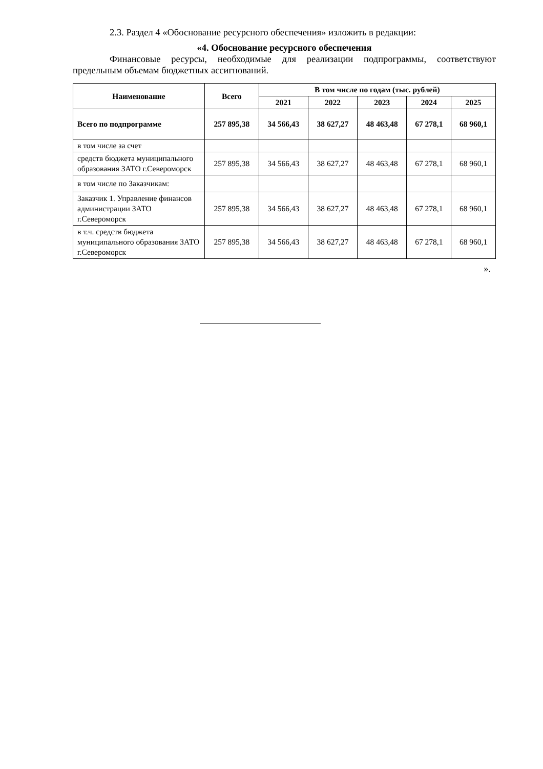2.3. Раздел 4 «Обоснование ресурсного обеспечения» изложить в редакции:
«4. Обоснование ресурсного обеспечения
Финансовые ресурсы, необходимые для реализации подпрограммы, соответствуют предельным объемам бюджетных ассигнований.
| Наименование | Всего | В том числе по годам (тыс. рублей) | | | | |
| --- | --- | --- | --- | --- | --- | --- |
| | | 2021 | 2022 | 2023 | 2024 | 2025 |
| Всего по подпрограмме | 257 895,38 | 34 566,43 | 38 627,27 | 48 463,48 | 67 278,1 | 68 960,1 |
| в том числе за счет | | | | | | |
| средств бюджета муниципального образования ЗАТО г.Североморск | 257 895,38 | 34 566,43 | 38 627,27 | 48 463,48 | 67 278,1 | 68 960,1 |
| в том числе по Заказчикам: | | | | | | |
| Заказчик 1. Управление финансов администрации ЗАТО г.Североморск | 257 895,38 | 34 566,43 | 38 627,27 | 48 463,48 | 67 278,1 | 68 960,1 |
| в т.ч. средств бюджета муниципального образования ЗАТО г.Североморск | 257 895,38 | 34 566,43 | 38 627,27 | 48 463,48 | 67 278,1 | 68 960,1 |
».